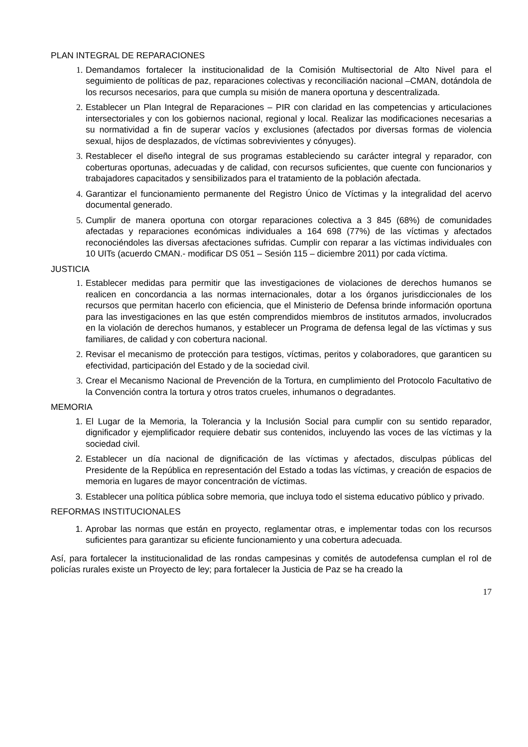PLAN INTEGRAL DE REPARACIONES
1. Demandamos fortalecer la institucionalidad de la Comisión Multisectorial de Alto Nivel para el seguimiento de políticas de paz, reparaciones colectivas y reconciliación nacional –CMAN, dotándola de los recursos necesarios, para que cumpla su misión de manera oportuna y descentralizada.
2. Establecer un Plan Integral de Reparaciones – PIR con claridad en las competencias y articulaciones intersectoriales y con los gobiernos nacional, regional y local. Realizar las modificaciones necesarias a su normatividad a fin de superar vacíos y exclusiones (afectados por diversas formas de violencia sexual, hijos de desplazados, de víctimas sobrevivientes y cónyuges).
3. Restablecer el diseño integral de sus programas estableciendo su carácter integral y reparador, con coberturas oportunas, adecuadas y de calidad, con recursos suficientes, que cuente con funcionarios y trabajadores capacitados y sensibilizados para el tratamiento de la población afectada.
4. Garantizar el funcionamiento permanente del Registro Único de Víctimas y la integralidad del acervo documental generado.
5. Cumplir de manera oportuna con otorgar reparaciones colectiva a 3 845 (68%) de comunidades afectadas y reparaciones económicas individuales a 164 698 (77%) de las víctimas y afectados reconociéndoles las diversas afectaciones sufridas. Cumplir con reparar a las víctimas individuales con 10 UITs (acuerdo CMAN.- modificar DS 051 – Sesión 115 – diciembre 2011) por cada víctima.
JUSTICIA
1. Establecer medidas para permitir que las investigaciones de violaciones de derechos humanos se realicen en concordancia a las normas internacionales, dotar a los órganos jurisdiccionales de los recursos que permitan hacerlo con eficiencia, que el Ministerio de Defensa brinde información oportuna para las investigaciones en las que estén comprendidos miembros de institutos armados, involucrados en la violación de derechos humanos, y establecer un Programa de defensa legal de las víctimas y sus familiares, de calidad y con cobertura nacional.
2. Revisar el mecanismo de protección para testigos, víctimas, peritos y colaboradores, que garanticen su efectividad, participación del Estado y de la sociedad civil.
3. Crear el Mecanismo Nacional de Prevención de la Tortura, en cumplimiento del Protocolo Facultativo de la Convención contra la tortura y otros tratos crueles, inhumanos o degradantes.
MEMORIA
1. El Lugar de la Memoria, la Tolerancia y la Inclusión Social para cumplir con su sentido reparador, dignificador y ejemplificador requiere debatir sus contenidos, incluyendo las voces de las víctimas y la sociedad civil.
2. Establecer un día nacional de dignificación de las víctimas y afectados, disculpas públicas del Presidente de la República en representación del Estado a todas las víctimas, y creación de espacios de memoria en lugares de mayor concentración de víctimas.
3. Establecer una política pública sobre memoria, que incluya todo el sistema educativo público y privado.
REFORMAS INSTITUCIONALES
1. Aprobar las normas que están en proyecto, reglamentar otras, e implementar todas con los recursos suficientes para garantizar su eficiente funcionamiento y una cobertura adecuada.
Así, para fortalecer la institucionalidad de las rondas campesinas y comités de autodefensa cumplan el rol de policías rurales existe un Proyecto de ley; para fortalecer la Justicia de Paz se ha creado la
17